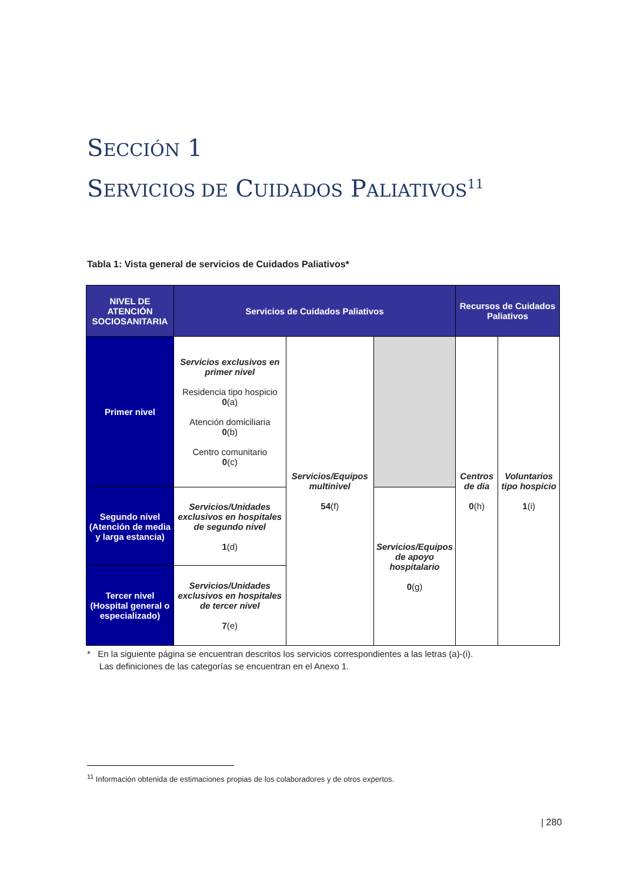SECCIÓN 1
SERVICIOS DE CUIDADOS PALIATIVOS<sup>11</sup>
Tabla 1: Vista general de servicios de Cuidados Paliativos*
| NIVEL DE ATENCIÓN SOCIOSANITARIA | Servicios de Cuidados Paliativos | | | Recursos de Cuidados Paliativos | |
| --- | --- | --- | --- | --- | --- |
| Primer nivel | Servicios exclusivos en primer nivel Residencia tipo hospicio 0 (a) Atención domiciliaria 0 (b) Centro comunitario 0 (c) | Servicios/Equipos multinivel 54 (f) | | Centros de día 0 (h) | Voluntarios tipo hospicio 1 (i) |
| Segundo nivel (Atención de media y larga estancia) | Servicios/Unidades exclusivos en hospitales de segundo nivel 1 (d) | | Servicios/Equipos de apoyo hospitalario 0 (g) | | |
| Tercer nivel (Hospital general o especializado) | Servicios/Unidades exclusivos en hospitales de tercer nivel 7 (e) | | | | |
* En la siguiente página se encuentran descritos los servicios correspondientes a las letras (a)-(i).
Las definiciones de las categorías se encuentran en el Anexo 1.
<sup>11</sup> Información obtenida de estimaciones propias de los colaboradores y de otros expertos.
| 280